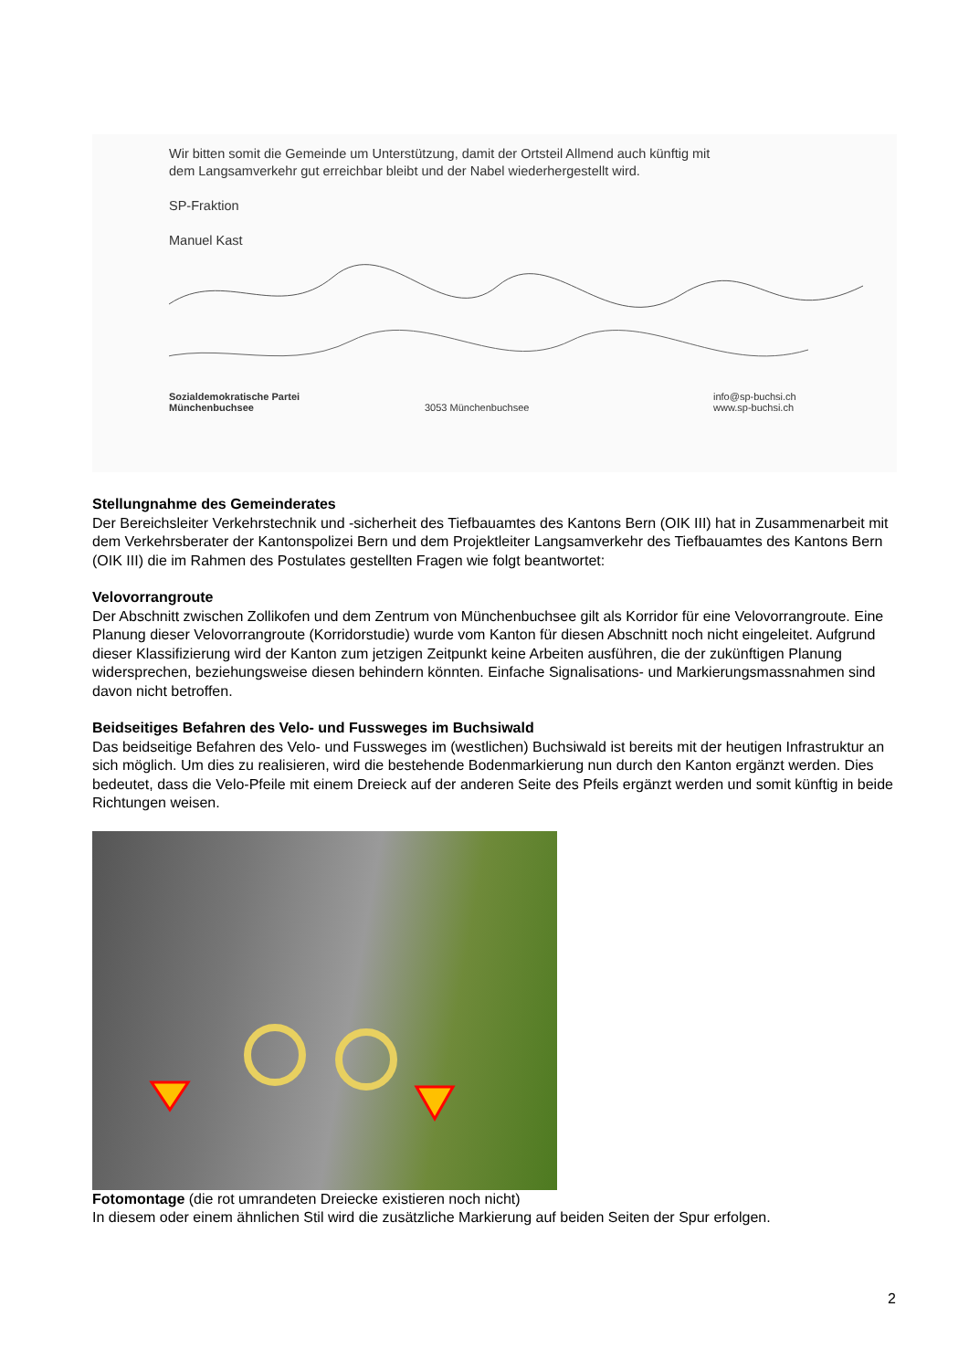Wir bitten somit die Gemeinde um Unterstützung, damit der Ortsteil Allmend auch künftig mit
dem Langsamverkehr gut erreichbar bleibt und der Nabel wiederhergestellt wird.
SP-Fraktion
Manuel Kast
Sozialdemokratische Partei
Münchenbuchsee
3053 Münchenbuchsee
info@sp-buchsi.ch
www.sp-buchsi.ch
Stellungnahme des Gemeinderates
Der Bereichsleiter Verkehrstechnik und -sicherheit des Tiefbauamtes des Kantons Bern (OIK III) hat in Zusammenarbeit mit dem Verkehrsberater der Kantonspolizei Bern und dem Projektleiter Langsamverkehr des Tiefbauamtes des Kantons Bern (OIK III) die im Rahmen des Postulates gestellten Fragen wie folgt beantwortet:
Velovorrangroute
Der Abschnitt zwischen Zollikofen und dem Zentrum von Münchenbuchsee gilt als Korridor für eine Velovorrangroute. Eine Planung dieser Velovorrangroute (Korridorstudie) wurde vom Kanton für diesen Abschnitt noch nicht eingeleitet. Aufgrund dieser Klassifizierung wird der Kanton zum jetzigen Zeitpunkt keine Arbeiten ausführen, die der zukünftigen Planung widersprechen, beziehungsweise diesen behindern könnten. Einfache Signalisations- und Markierungsmassnahmen sind davon nicht betroffen.
Beidseitiges Befahren des Velo- und Fussweges im Buchsiwald
Das beidseitige Befahren des Velo- und Fussweges im (westlichen) Buchsiwald ist bereits mit der heutigen Infrastruktur an sich möglich. Um dies zu realisieren, wird die bestehende Bodenmarkierung nun durch den Kanton ergänzt werden. Dies bedeutet, dass die Velo-Pfeile mit einem Dreieck auf der anderen Seite des Pfeils ergänzt werden und somit künftig in beide Richtungen weisen.
Fotomontage (die rot umrandeten Dreiecke existieren noch nicht)
In diesem oder einem ähnlichen Stil wird die zusätzliche Markierung auf beiden Seiten der Spur erfolgen.
2